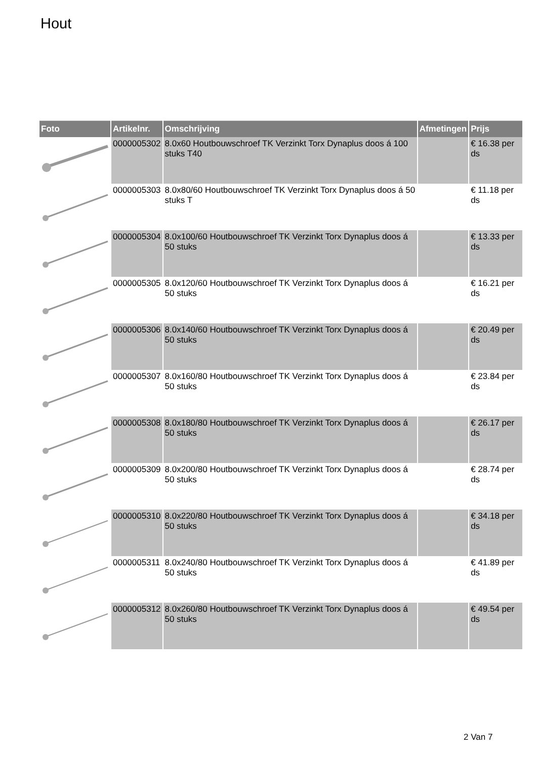Hout
| Foto | Artikelnr. | Omschrijving | Afmetingen | Prijs |
| --- | --- | --- | --- | --- |
| | 0000005302 | 8.0x60 Houtbouwschroef TK Verzinkt Torx Dynaplus doos á 100 stuks T40 | | € 16.38 per ds |
| | 0000005303 | 8.0x80/60 Houtbouwschroef TK Verzinkt Torx Dynaplus doos á 50 stuks T | | € 11.18 per ds |
| | 0000005304 | 8.0x100/60 Houtbouwschroef TK Verzinkt Torx Dynaplus doos á 50 stuks | | € 13.33 per ds |
| | 0000005305 | 8.0x120/60 Houtbouwschroef TK Verzinkt Torx Dynaplus doos á 50 stuks | | € 16.21 per ds |
| | 0000005306 | 8.0x140/60 Houtbouwschroef TK Verzinkt Torx Dynaplus doos á 50 stuks | | € 20.49 per ds |
| | 0000005307 | 8.0x160/80 Houtbouwschroef TK Verzinkt Torx Dynaplus doos á 50 stuks | | € 23.84 per ds |
| | 0000005308 | 8.0x180/80 Houtbouwschroef TK Verzinkt Torx Dynaplus doos á 50 stuks | | € 26.17 per ds |
| | 0000005309 | 8.0x200/80 Houtbouwschroef TK Verzinkt Torx Dynaplus doos á 50 stuks | | € 28.74 per ds |
| | 0000005310 | 8.0x220/80 Houtbouwschroef TK Verzinkt Torx Dynaplus doos á 50 stuks | | € 34.18 per ds |
| | 0000005311 | 8.0x240/80 Houtbouwschroef TK Verzinkt Torx Dynaplus doos á 50 stuks | | € 41.89 per ds |
| | 0000005312 | 8.0x260/80 Houtbouwschroef TK Verzinkt Torx Dynaplus doos á 50 stuks | | € 49.54 per ds |
2 Van 7